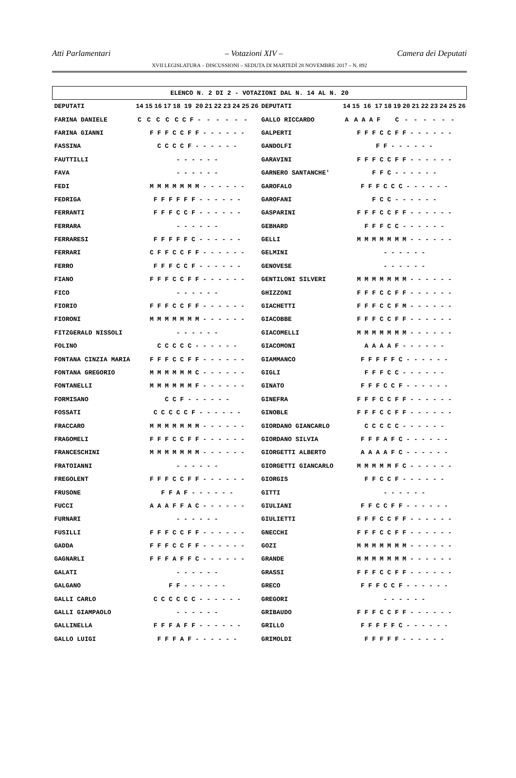Atti Parlamentari – Votazioni XIV – Camera dei Deputati
XVII LEGISLATURA – DISCUSSIONI – SEDUTA DI MARTEDÌ 28 NOVEMBRE 2017 – N. 892
| ELENCO N. 2 DI 2 - VOTAZIONI DAL N. 14 AL N. 20 | | | | | | | | | | | | | | | | | | | | | | | | | | | |
| DEPUTATI | 14 | 15 | 16 | 17 | 18 | 19 | 20 | 21 | 22 | 23 | 24 | 25 | 26 | DEPUTATI | 14 | 15 | 16 | 17 | 18 | 19 | 20 | 21 | 22 | 23 | 24 | 25 | 26 |
| FARINA DANIELE | C | C | C | C | C | C F | - | - | - | - | - | - | | GALLO RICCARDO | A | A | A A | F | | C | - | - | - | - | - | - | |
| FARINA GIANNI | F F F C C F F - - - - - - | | | | | | | | | | | | | GALPERTI | F F F C C F F - - - - - - | | | | | | | | | | | | |
| FASSINA | C C C C F - - - - - - | | | | | | | | | | | | | GANDOLFI | F F - - - - - - | | | | | | | | | | | | |
| FAUTTILLI | - - - - - - | | | | | | | | | | | | | GARAVINI | F F F C C F F - - - - - - | | | | | | | | | | | | |
| FAVA | - - - - - - | | | | | | | | | | | | | GARNERO SANTANCHE' | F F C - - - - - - | | | | | | | | | | | | |
| FEDI | M M M M M M M - - - - - - | | | | | | | | | | | | | GAROFALO | F F F C C C - - - - - - | | | | | | | | | | | | |
| FEDRIGA | F F F F F F - - - - - - | | | | | | | | | | | | | GAROFANI | F C C - - - - - - | | | | | | | | | | | | |
| FERRANTI | F F F C C F - - - - - - | | | | | | | | | | | | | GASPARINI | F F F C C F F - - - - - - | | | | | | | | | | | | |
| FERRARA | - - - - - - | | | | | | | | | | | | | GEBHARD | F F F C C - - - - - - | | | | | | | | | | | | |
| FERRARESI | F F F F F C - - - - - - | | | | | | | | | | | | | GELLI | M M M M M M M - - - - - - | | | | | | | | | | | | |
| FERRARI | C F F C C F F - - - - - - | | | | | | | | | | | | | GELMINI | - - - - - - | | | | | | | | | | | | |
| FERRO | F F F C C F - - - - - - | | | | | | | | | | | | | GENOVESE | - - - - - - | | | | | | | | | | | | |
| FIANO | F F F C C F F - - - - - - | | | | | | | | | | | | | GENTILONI SILVERI | M M M M M M M - - - - - - | | | | | | | | | | | | |
| FICO | - - - - - - | | | | | | | | | | | | | GHIZZONI | F F F C C F F - - - - - - | | | | | | | | | | | | |
| FIORIO | F F F C C F F - - - - - - | | | | | | | | | | | | | GIACHETTI | F F F C C F M - - - - - - | | | | | | | | | | | | |
| FIORONI | M M M M M M M - - - - - - | | | | | | | | | | | | | GIACOBBE | F F F C C F F - - - - - - | | | | | | | | | | | | |
| FITZGERALD NISSOLI | - - - - - - | | | | | | | | | | | | | GIACOMELLI | M M M M M M M - - - - - - | | | | | | | | | | | | |
| FOLINO | C C C C C - - - - - - | | | | | | | | | | | | | GIACOMONI | A A A A F - - - - - - | | | | | | | | | | | | |
| FONTANA CINZIA MARIA | F F F C C F F - - - - - - | | | | | | | | | | | | | GIAMMANCO | F F F F F C - - - - - - | | | | | | | | | | | | |
| FONTANA GREGORIO | M M M M M M C - - - - - - | | | | | | | | | | | | | GIGLI | F F F C C - - - - - - | | | | | | | | | | | | |
| FONTANELLI | M M M M M M F - - - - - - | | | | | | | | | | | | | GINATO | F F F C C F - - - - - - | | | | | | | | | | | | |
| FORMISANO | C C F - - - - - - | | | | | | | | | | | | | GINEFRA | F F F C C F F - - - - - - | | | | | | | | | | | | |
| FOSSATI | C C C C C F - - - - - - | | | | | | | | | | | | | GINOBLE | F F F C C F F - - - - - - | | | | | | | | | | | | |
| FRACCARO | M M M M M M M - - - - - - | | | | | | | | | | | | | GIORDANO GIANCARLO | C C C C C - - - - - - | | | | | | | | | | | | |
| FRAGOMELI | F F F C C F F - - - - - - | | | | | | | | | | | | | GIORDANO SILVIA | F F F A F C - - - - - - | | | | | | | | | | | | |
| FRANCESCHINI | M M M M M M M - - - - - - | | | | | | | | | | | | | GIORGETTI ALBERTO | A A A A F C - - - - - - | | | | | | | | | | | | |
| FRATOIANNI | - - - - - - | | | | | | | | | | | | | GIORGETTI GIANCARLO | M M M M M F C - - - - - - | | | | | | | | | | | | |
| FREGOLENT | F F F C C F F - - - - - - | | | | | | | | | | | | | GIORGIS | F F C C F - - - - - - | | | | | | | | | | | | |
| FRUSONE | F F A F - - - - - - | | | | | | | | | | | | | GITTI | - - - - - - | | | | | | | | | | | | |
| FUCCI | A A A F F A C - - - - - - | | | | | | | | | | | | | GIULIANI | F F C C F F - - - - - - | | | | | | | | | | | | |
| FURNARI | - - - - - - | | | | | | | | | | | | | GIULIETTI | F F F C C F F - - - - - - | | | | | | | | | | | | |
| FUSILLI | F F F C C F F - - - - - - | | | | | | | | | | | | | GNECCHI | F F F C C F F - - - - - - | | | | | | | | | | | | |
| GADDA | F F F C C F F - - - - - - | | | | | | | | | | | | | GOZI | M M M M M M M - - - - - - | | | | | | | | | | | | |
| GAGNARLI | F F F A F F C - - - - - - | | | | | | | | | | | | | GRANDE | M M M M M M M - - - - - - | | | | | | | | | | | | |
| GALATI | - - - - - - | | | | | | | | | | | | | GRASSI | F F F C C F F - - - - - - | | | | | | | | | | | | |
| GALGANO | F F - - - - - - | | | | | | | | | | | | | GRECO | F F F C C F - - - - - - | | | | | | | | | | | | |
| GALLI CARLO | C C C C C C - - - - - - | | | | | | | | | | | | | GREGORI | - - - - - - | | | | | | | | | | | | |
| GALLI GIAMPAOLO | - - - - - - | | | | | | | | | | | | | GRIBAUDO | F F F C C F F - - - - - - | | | | | | | | | | | | |
| GALLINELLA | F F F A F F - - - - - - | | | | | | | | | | | | | GRILLO | F F F F F C - - - - - - | | | | | | | | | | | | |
| GALLO LUIGI | F F F A F - - - - - - | | | | | | | | | | | | | GRIMOLDI | F F F F F - - - - - - | | | | | | | | | | | | |